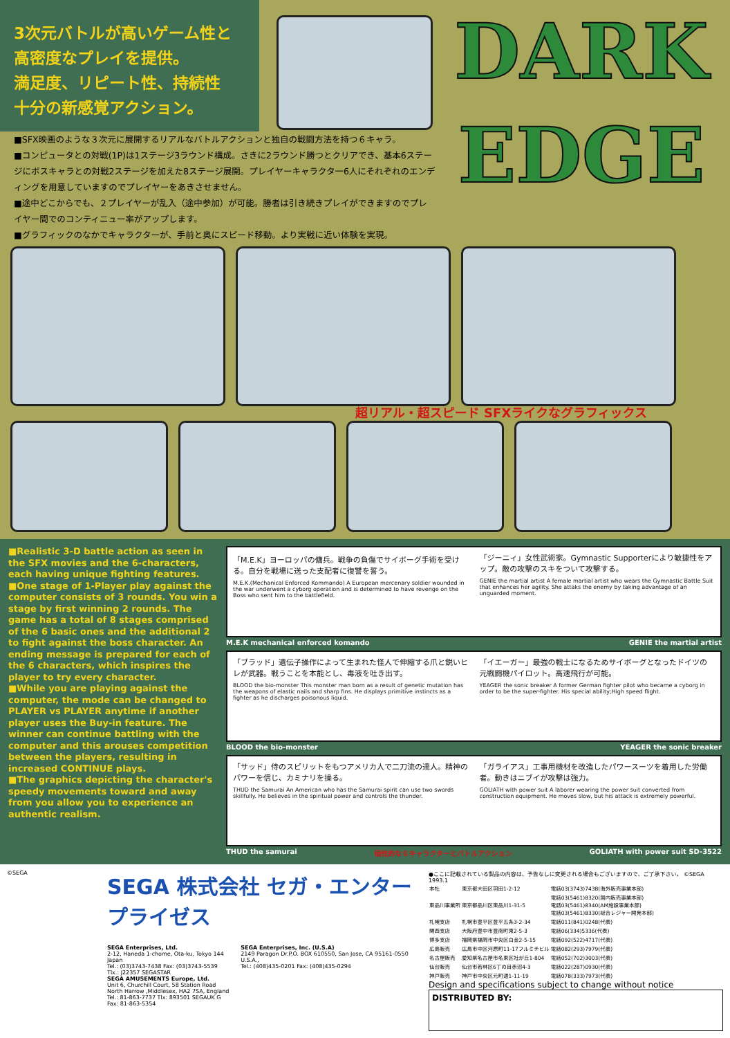3次元バトルが高いゲーム性と
高密度なプレイを提供。
満足度、リピート性、持続性
十分の新感覚アクション。
DARK
EDGE
■SFX映画のような３次元に展開するリアルなバトルアクションと独自の戦闘方法を持つ６キャラ。
■コンピュータとの対戦(1P)は1ステージ3ラウンド構成。さきに2ラウンド勝つとクリアでき、基本6ステージにボスキャラとの対戦2ステージを加えた8ステージ展開。プレイヤーキャラクタ一6人にそれぞれのエンディングを用意していますのでプレイヤーをあきさせません。
■途中どこからでも、２プレイヤーが乱入（途中参加）が可能。勝者は引き続きプレイができますのでプレイヤー間でのコンティニュー率がアップします。
■グラフィックのなかでキャラクターが、手前と奥にスピード移動。より実戦に近い体験を実現。
超リアル・超スピード SFXライクなグラフィックス
■Realistic 3-D battle action as seen in the SFX movies and the 6-characters, each having unique fighting features.
■One stage of 1-Player play against the computer consists of 3 rounds. You win a stage by first winning 2 rounds. The game has a total of 8 stages comprised of the 6 basic ones and the additional 2 to fight against the boss character. An ending message is prepared for each of the 6 characters, which inspires the player to try every character.
■While you are playing against the computer, the mode can be changed to PLAYER vs PLAYER anytime if another player uses the Buy-in feature. The winner can continue battling with the computer and this arouses competition between the players, resulting in increased CONTINUE plays.
■The graphics depicting the character's speedy movements toward and away from you allow you to experience an authentic realism.
「M.E.K」ヨーロッパの傭兵。戦争の負傷でサイボーグ手術を受ける。自分を戦場に送った支配者に復讐を誓う。
M.E.K.(Mechanical Enforced Kommando) A European mercenary soldier wounded in the war underwent a cyborg operation and is determined to have revenge on the Boss who sent him to the battlefield.
「ジーニィ」女性武術家。Gymnastic Supporterにより敏捷性をアップ。敵の攻撃のスキをついて攻撃する。
GENIE the martial artist A female martial artist who wears the Gymnastic Battle Suit that enhances her agility. She attaks the enemy by taking advantage of an unguarded moment.
M.E.K mechanical enforced komando GENIE the martial artist
「ブラッド」遺伝子操作によって生まれた怪人で伸縮する爪と鋭いヒレが武器。戦うことを本能とし、毒液を吐き出す。
BLOOD the bio-monster This monster man born as a result of genetic mutation has the weapons of elastic nails and sharp fins. He displays primitive instincts as a fighter as he discharges poisonous liquid.
「イエーガー」最強の戦士になるためサイボーグとなったドイツの元戦闘機パイロット。高速飛行が可能。
YEAGER the sonic breaker A former German fighter pilot who became a cyborg in order to be the super-fighter. His special ability;High speed flight.
BLOOD the bio-monster YEAGER the sonic breaker
「サッド」侍のスピリットをもつアメリカ人で二刀流の達人。精神のパワーを信じ、カミナリを操る。
THUD the Samurai An American who has the Samurai spirit can use two swords skillfully. He believes in the spiritual power and controls the thunder.
「ガライアス」工事用機材を改造したパワースーツを着用した労働者。動きはニブイが攻撃は強力。
GOLIATH with power suit A laborer wearing the power suit converted from construction equipment. He moves slow, but his attack is extremely powerful.
THUD the samurai 個性的な６キャラクターとバトルアクション GOLIATH with power suit SD-3522
©SEGA
SEGA 株式会社 セガ・エンタープライゼス
SEGA Enterprises, Ltd.
2-12, Haneda 1-chome, Ota-ku, Tokyo 144 Japan
Tel.: (03)3743-7438 Fax: (03)3743-5539
Tlx.: J22357 SEGASTAR
SEGA AMUSEMENTS Europe, Ltd.
Unit 6, Churchill Court, 58 Station Road
North Harrow ,Middlesex, HA2 7SA, England
Tel.: 81-863-7737 Tlx: 893501 SEGAUK G
Fax: 81-863-5354
SEGA Enterprises, Inc. (U.S.A)
2149 Paragon Dr.P.O. BOX 610550, San Jose, CA 95161-0550 U.S.A.,
Tel.: (408)435-0201 Fax: (408)435-0294
●ここに記載されている製品の内容は、予告なしに変更される場合もございますので、ご了承下さい。 ©SEGA 1993.1
| 本社 | 東京都大田区羽田1-2-12 | 電話03(3743)7438(海外販売事業本部) |
| 東品川事業所 | 東京都品川区東品川1-31-5 | 電話03(5461)8320(国内販売事業本部) 電話03(5461)8340(AM施設事業本部) 電話03(5461)8330(総合レジャー開発本部) |
| 札幌支店 | 札幌市豊平区豊平五条3-2-34 | 電話011(841)0248(代表) |
| 関西支店 | 大阪府豊中市豊南町東2-5-3 | 電話06(334)5336(代表) |
| 博多支店 | 福岡県福岡市中央区白金2-5-15 | 電話092(522)4717(代表) |
| 広島販売 | 広島市中区河原町11-17フルミチビル | 電話082(293)7979(代表) |
| 名古屋販売 | 愛知県名古屋市名東区社が丘1-804 | 電話052(702)3003(代表) |
| 仙台販売 | 仙台市若林区6丁の目赤沼4-3 | 電話022(287)0930(代表) |
| 神戸販売 | 神戸市中央区元町通1-11-19 | 電話078(333)7973(代表) |
Design and specifications subject to change without notice
DISTRIBUTED BY: